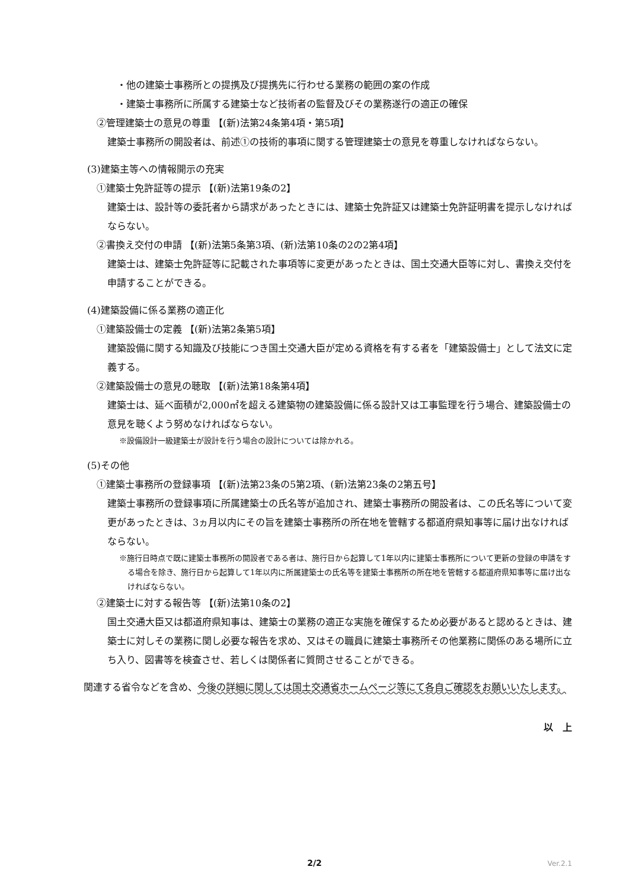・他の建築士事務所との提携及び提携先に行わせる業務の範囲の案の作成
・建築士事務所に所属する建築士など技術者の監督及びその業務遂行の適正の確保
②管理建築士の意見の尊重 【(新)法第24条第4項・第5項】
建築士事務所の開設者は、前述①の技術的事項に関する管理建築士の意見を尊重しなければならない。
(3)建築主等への情報開示の充実
①建築士免許証等の提示 【(新)法第19条の2】
建築士は、設計等の委託者から請求があったときには、建築士免許証又は建築士免許証明書を提示しなければならない。
②書換え交付の申請 【(新)法第5条第3項、(新)法第10条の2の2第4項】
建築士は、建築士免許証等に記載された事項等に変更があったときは、国土交通大臣等に対し、書換え交付を申請することができる。
(4)建築設備に係る業務の適正化
①建築設備士の定義 【(新)法第2条第5項】
建築設備に関する知識及び技能につき国土交通大臣が定める資格を有する者を「建築設備士」として法文に定義する。
②建築設備士の意見の聴取 【(新)法第18条第4項】
建築士は、延べ面積が2,000㎡を超える建築物の建築設備に係る設計又は工事監理を行う場合、建築設備士の意見を聴くよう努めなければならない。
※設備設計一級建築士が設計を行う場合の設計については除かれる。
(5)その他
①建築士事務所の登録事項 【(新)法第23条の5第2項、(新)法第23条の2第五号】
建築士事務所の登録事項に所属建築士の氏名等が追加され、建築士事務所の開設者は、この氏名等について変更があったときは、3ヵ月以内にその旨を建築士事務所の所在地を管轄する都道府県知事等に届け出なければならない。
※施行日時点で既に建築士事務所の開設者である者は、施行日から起算して1年以内に建築士事務所について更新の登録の申請をする場合を除き、施行日から起算して1年以内に所属建築士の氏名等を建築士事務所の所在地を管轄する都道府県知事等に届け出なければならない。
②建築士に対する報告等 【(新)法第10条の2】
国土交通大臣又は都道府県知事は、建築士の業務の適正な実施を確保するため必要があると認めるときは、建築士に対しその業務に関し必要な報告を求め、又はその職員に建築士事務所その他業務に関係のある場所に立ち入り、図書等を検査させ、若しくは関係者に質問させることができる。
　関連する省令などを含め、今後の詳細に関しては国土交通省ホームページ等にて各自ご確認をお願いいたします。
以　上
2/2 Ver.2.1